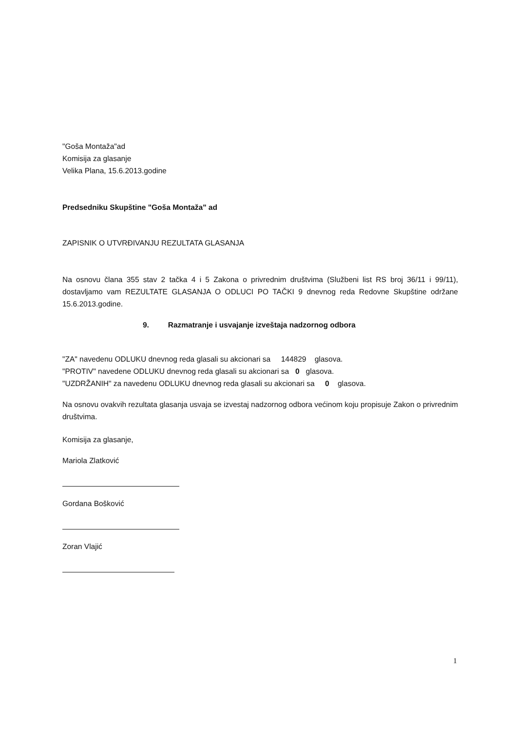"Goša Montaža"ad
Komisija za glasanje
Velika Plana, 15.6.2013.godine
Predsedniku Skupštine "Goša Montaža" ad
ZAPISNIK O UTVRĐIVANJU REZULTATA GLASANJA
Na osnovu člana 355 stav 2 tačka 4 i 5 Zakona o privrednim društvima (Službeni list RS broj 36/11 i 99/11), dostavljamo vam REZULTATE GLASANJA O ODLUCI PO TAČKI 9 dnevnog reda Redovne Skupštine održane 15.6.2013.godine.
9. Razmatranje i usvajanje izveštaja nadzornog odbora
"ZA" navedenu ODLUKU dnevnog reda glasali su akcionari sa 144829 glasova.
"PROTIV" navedene ODLUKU dnevnog reda glasali su akcionari sa 0 glasova.
"UZDRŽANIH" za navedenu ODLUKU dnevnog reda glasali su akcionari sa 0 glasova.
Na osnovu ovakvih rezultata glasanja usvaja se izvestaj nadzornog odbora većinom koju propisuje Zakon o privrednim društvima.
Komisija za glasanje,
Mariola Zlatković
Gordana Bošković
Zoran Vlajić
1